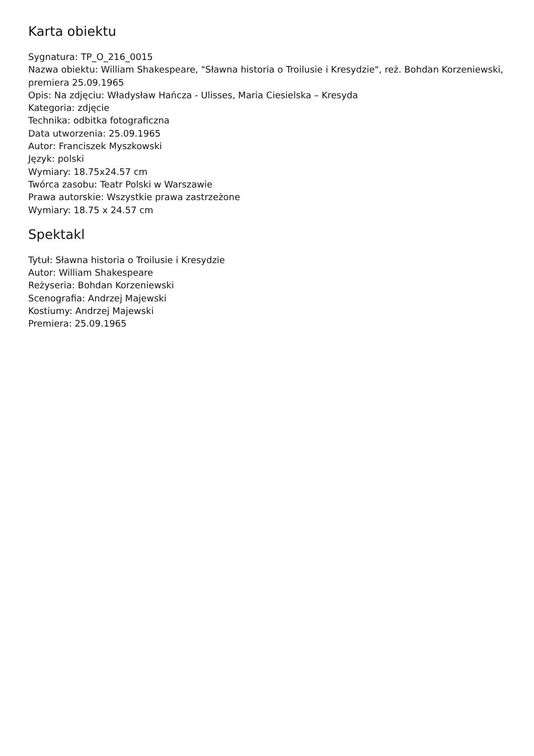Karta obiektu
Sygnatura: TP_O_216_0015
Nazwa obiektu: William Shakespeare, "Sławna historia o Troilusie i Kresydzie", reż. Bohdan Korzeniewski, premiera 25.09.1965
Opis: Na zdjęciu: Władysław Hańcza - Ulisses, Maria Ciesielska – Kresyda
Kategoria: zdjęcie
Technika: odbitka fotograficzna
Data utworzenia: 25.09.1965
Autor: Franciszek Myszkowski
Język: polski
Wymiary: 18.75x24.57 cm
Twórca zasobu: Teatr Polski w Warszawie
Prawa autorskie: Wszystkie prawa zastrzeżone
Wymiary: 18.75 x 24.57 cm
Spektakl
Tytuł: Sławna historia o Troilusie i Kresydzie
Autor: William Shakespeare
Reżyseria: Bohdan Korzeniewski
Scenografia: Andrzej Majewski
Kostiumy: Andrzej Majewski
Premiera: 25.09.1965